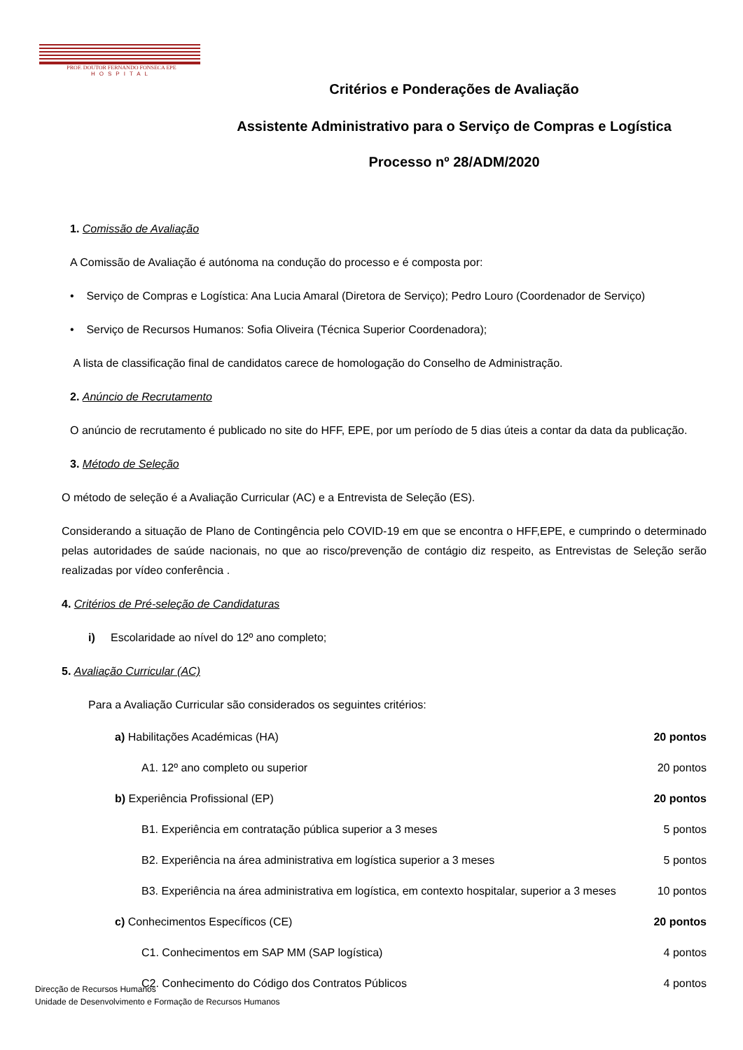PROF. DOUTOR FERNANDO FONSECA EPE
HOSPITAL
Critérios e Ponderações de Avaliação
Assistente Administrativo para o Serviço de Compras e Logística
Processo nº 28/ADM/2020
1. Comissão de Avaliação
A Comissão de Avaliação é autónoma na condução do processo e é composta por:
• Serviço de Compras e Logística: Ana Lucia Amaral (Diretora de Serviço); Pedro Louro (Coordenador de Serviço)
• Serviço de Recursos Humanos: Sofia Oliveira (Técnica Superior Coordenadora);
A lista de classificação final de candidatos carece de homologação do Conselho de Administração.
2. Anúncio de Recrutamento
O anúncio de recrutamento é publicado no site do HFF, EPE, por um período de 5 dias úteis a contar da data da publicação.
3. Método de Seleção
O método de seleção é a Avaliação Curricular (AC) e a Entrevista de Seleção (ES).
Considerando a situação de Plano de Contingência pelo COVID-19 em que se encontra o HFF,EPE, e cumprindo o determinado pelas autoridades de saúde nacionais, no que ao risco/prevenção de contágio diz respeito, as Entrevistas de Seleção serão realizadas por vídeo conferência .
4. Critérios de Pré-seleção de Candidaturas
i) Escolaridade ao nível do 12º ano completo;
5. Avaliação Curricular (AC)
Para a Avaliação Curricular são considerados os seguintes critérios:
a) Habilitações Académicas (HA) 20 pontos
A1. 12º ano completo ou superior 20 pontos
b) Experiência Profissional (EP) 20 pontos
B1. Experiência em contratação pública superior a 3 meses 5 pontos
B2. Experiência na área administrativa em logística superior a 3 meses 5 pontos
B3. Experiência na área administrativa em logística, em contexto hospitalar, superior a 3 meses 10 pontos
c) Conhecimentos Específicos (CE) 20 pontos
C1. Conhecimentos em SAP MM (SAP logística) 4 pontos
C2. Conhecimento do Código dos Contratos Públicos 4 pontos
Direcção de Recursos Humanos
Unidade de Desenvolvimento e Formação de Recursos Humanos